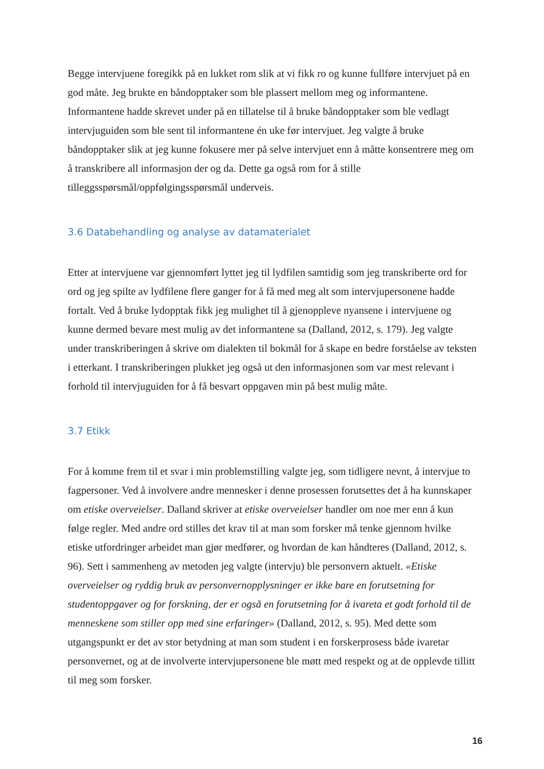Begge intervjuene foregikk på en lukket rom slik at vi fikk ro og kunne fullføre intervjuet på en god måte. Jeg brukte en båndopptaker som ble plassert mellom meg og informantene. Informantene hadde skrevet under på en tillatelse til å bruke båndopptaker som ble vedlagt intervjuguiden som ble sent til informantene én uke før intervjuet. Jeg valgte å bruke båndopptaker slik at jeg kunne fokusere mer på selve intervjuet enn å måtte konsentrere meg om å transkribere all informasjon der og da. Dette ga også rom for å stille tilleggsspørsmål/oppfølgingsspørsmål underveis.
3.6 Databehandling og analyse av datamaterialet
Etter at intervjuene var gjennomført lyttet jeg til lydfilen samtidig som jeg transkriberte ord for ord og jeg spilte av lydfilene flere ganger for å få med meg alt som intervjupersonene hadde fortalt. Ved å bruke lydopptak fikk jeg mulighet til å gjenoppleve nyansene i intervjuene og kunne dermed bevare mest mulig av det informantene sa (Dalland, 2012, s. 179). Jeg valgte under transkriberingen å skrive om dialekten til bokmål for å skape en bedre forståelse av teksten i etterkant. I transkriberingen plukket jeg også ut den informasjonen som var mest relevant i forhold til intervjuguiden for å få besvart oppgaven min på best mulig måte.
3.7 Etikk
For å komme frem til et svar i min problemstilling valgte jeg, som tidligere nevnt, å intervjue to fagpersoner. Ved å involvere andre mennesker i denne prosessen forutsettes det å ha kunnskaper om etiske overveielser. Dalland skriver at etiske overveielser handler om noe mer enn å kun følge regler. Med andre ord stilles det krav til at man som forsker må tenke gjennom hvilke etiske utfordringer arbeidet man gjør medfører, og hvordan de kan håndteres (Dalland, 2012, s. 96). Sett i sammenheng av metoden jeg valgte (intervju) ble personvern aktuelt. «Etiske overveielser og ryddig bruk av personvernopplysninger er ikke bare en forutsetning for studentoppgaver og for forskning, der er også en forutsetning for å ivareta et godt forhold til de menneskene som stiller opp med sine erfaringer» (Dalland, 2012, s. 95). Med dette som utgangspunkt er det av stor betydning at man som student i en forskerprosess både ivaretar personvernet, og at de involverte intervjupersonene ble møtt med respekt og at de opplevde tillitt til meg som forsker.
16